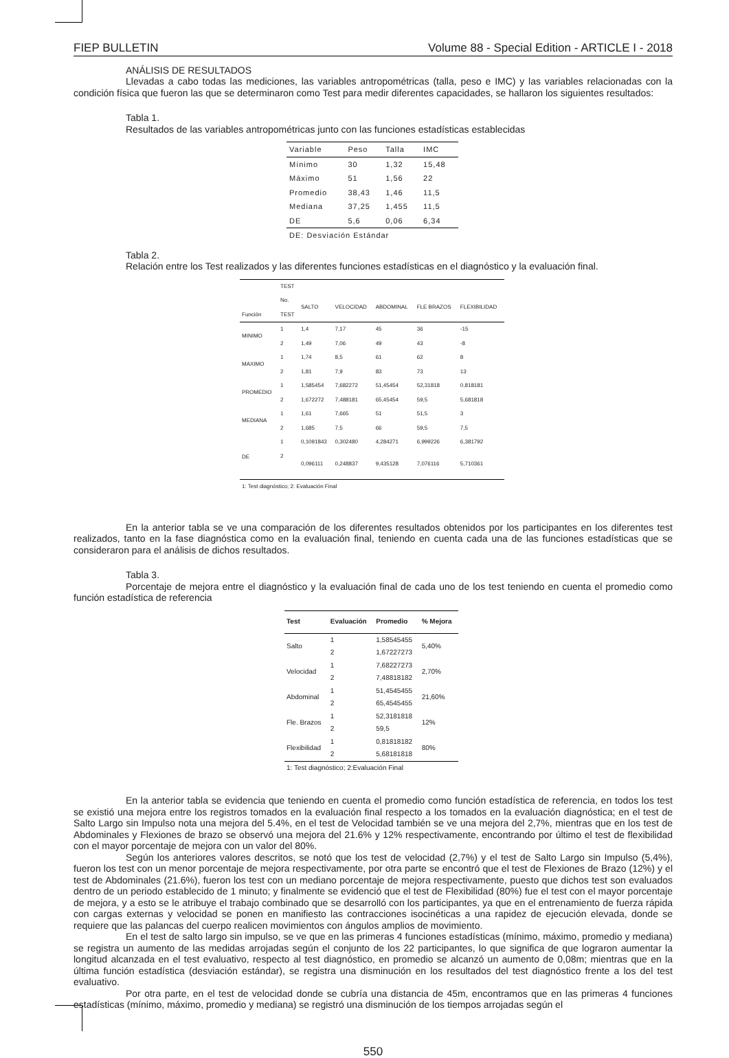FIEP BULLETIN Volume 88 - Special Edition - ARTICLE I - 2018
ANÁLISIS DE RESULTADOS
Llevadas a cabo todas las mediciones, las variables antropométricas (talla, peso e IMC) y las variables relacionadas con la condición física que fueron las que se determinaron como Test para medir diferentes capacidades, se hallaron los siguientes resultados:
Tabla 1.
Resultados de las variables antropométricas junto con las funciones estadísticas establecidas
| Variable | Peso | Talla | IMC |
| --- | --- | --- | --- |
| Mínimo | 30 | 1,32 | 15,48 |
| Máximo | 51 | 1,56 | 22 |
| Promedio | 38,43 | 1,46 | 11,5 |
| Mediana | 37,25 | 1,455 | 11,5 |
| DE | 5,6 | 0,06 | 6,34 |
| DE: Desviación Estándar | | | |
Tabla 2.
Relación entre los Test realizados y las diferentes funciones estadísticas en el diagnóstico y la evaluación final.
| | TEST | | | | | |
| --- | --- | --- | --- | --- | --- | --- |
| | No. | SALTO | VELOCIDAD | ABDOMINAL | FLE BRAZOS | FLEXIBILIDAD |
| Función | TEST | | | | | |
| MINIMO | 1 | 1,4 | 7,17 | 45 | 36 | -15 |
| | 2 | 1,49 | 7,06 | 49 | 43 | -8 |
| MAXIMO | 1 | 1,74 | 8,5 | 61 | 62 | 8 |
| | 2 | 1,81 | 7,9 | 83 | 73 | 13 |
| PROMEDIO | 1 | 1,585454 | 7,682272 | 51,45454 | 52,31818 | 0,818181 |
| | 2 | 1,672272 | 7,488181 | 65,45454 | 59,5 | 5,681818 |
| MEDIANA | 1 | 1,61 | 7,665 | 51 | 51,5 | 3 |
| | 2 | 1,685 | 7,5 | 66 | 59,5 | 7,5 |
| DE | 1 | 0,1091843 | 0,302480 | 4,284271 | 6,999226 | 6,381792 |
| | 2 | 0,096111 | 0,248837 | 9,435128 | 7,076116 | 5,710361 |
| 1: Test diagnóstico; 2: Evaluación Final | | | | | | |
En la anterior tabla se ve una comparación de los diferentes resultados obtenidos por los participantes en los diferentes test realizados, tanto en la fase diagnóstica como en la evaluación final, teniendo en cuenta cada una de las funciones estadísticas que se consideraron para el análisis de dichos resultados.
Tabla 3.
Porcentaje de mejora entre el diagnóstico y la evaluación final de cada uno de los test teniendo en cuenta el promedio como función estadística de referencia
| Test | Evaluación | Promedio | % Mejora |
| --- | --- | --- | --- |
| Salto | 1 | 1,58545455 | 5,40% |
| | 2 | 1,67227273 | |
| Velocidad | 1 | 7,68227273 | 2,70% |
| | 2 | 7,48818182 | |
| Abdominal | 1 | 51,4545455 | 21,60% |
| | 2 | 65,4545455 | |
| Fle. Brazos | 1 | 52,3181818 | 12% |
| | 2 | 59,5 | |
| Flexibilidad | 1 | 0,81818182 | 80% |
| | 2 | 5,68181818 | |
| 1: Test diagnóstico; 2:Evaluación Final | | | |
En la anterior tabla se evidencia que teniendo en cuenta el promedio como función estadística de referencia, en todos los test se existió una mejora entre los registros tomados en la evaluación final respecto a los tomados en la evaluación diagnóstica; en el test de Salto Largo sin Impulso nota una mejora del 5.4%, en el test de Velocidad también se ve una mejora del 2,7%, mientras que en los test de Abdominales y Flexiones de brazo se observó una mejora del 21.6% y 12% respectivamente, encontrando por último el test de flexibilidad con el mayor porcentaje de mejora con un valor del 80%.
Según los anteriores valores descritos, se notó que los test de velocidad (2,7%) y el test de Salto Largo sin Impulso (5,4%), fueron los test con un menor porcentaje de mejora respectivamente, por otra parte se encontró que el test de Flexiones de Brazo (12%) y el test de Abdominales (21.6%), fueron los test con un mediano porcentaje de mejora respectivamente, puesto que dichos test son evaluados dentro de un periodo establecido de 1 minuto; y finalmente se evidenció que el test de Flexibilidad (80%) fue el test con el mayor porcentaje de mejora, y a esto se le atribuye el trabajo combinado que se desarrolló con los participantes, ya que en el entrenamiento de fuerza rápida con cargas externas y velocidad se ponen en manifiesto las contracciones isocinéticas a una rapidez de ejecución elevada, donde se requiere que las palancas del cuerpo realicen movimientos con ángulos amplios de movimiento.
En el test de salto largo sin impulso, se ve que en las primeras 4 funciones estadísticas (mínimo, máximo, promedio y mediana) se registra un aumento de las medidas arrojadas según el conjunto de los 22 participantes, lo que significa de que lograron aumentar la longitud alcanzada en el test evaluativo, respecto al test diagnóstico, en promedio se alcanzó un aumento de 0,08m; mientras que en la última función estadística (desviación estándar), se registra una disminución en los resultados del test diagnóstico frente a los del test evaluativo.
Por otra parte, en el test de velocidad donde se cubría una distancia de 45m, encontramos que en las primeras 4 funciones estadísticas (mínimo, máximo, promedio y mediana) se registró una disminución de los tiempos arrojadas según el
550